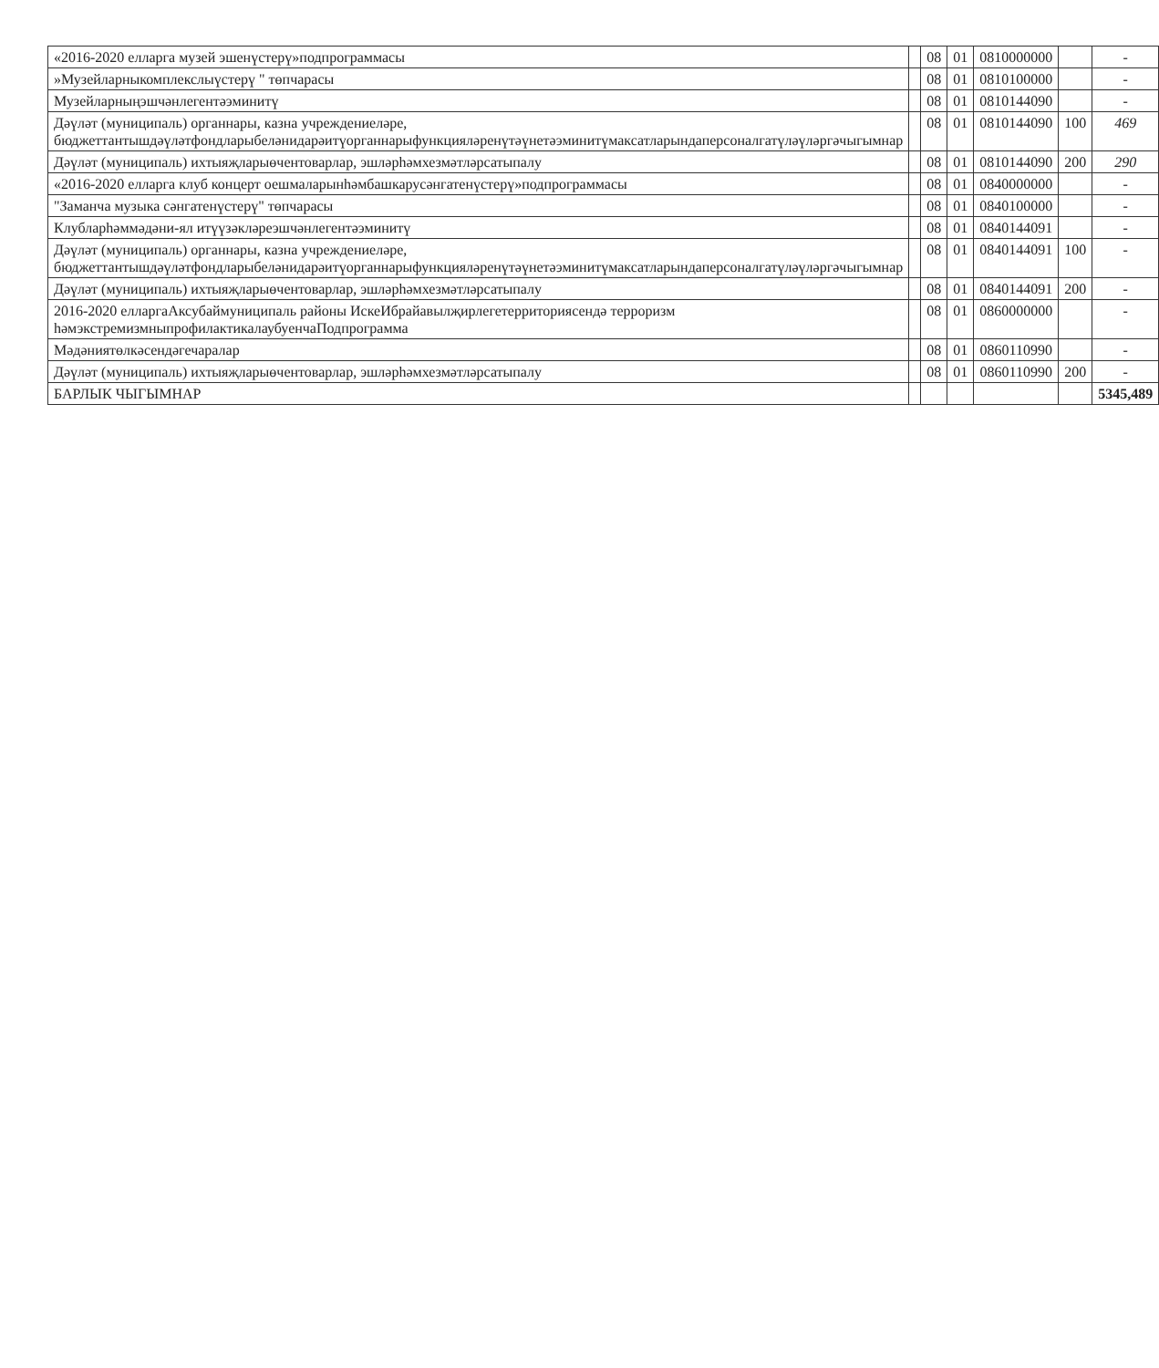| «2016-2020 елларга музей эшенүстерү»подпрограммасы | | 08 | 01 | 0810000000 | | - |
| »Музейларныкомплекслыүстерү " төпчарасы | | 08 | 01 | 0810100000 | | - |
| Музейларныңэшчәнлегентәэминитү | | 08 | 01 | 0810144090 | | - |
| Дәүләт (муниципаль) органнары, казна учреждениеләре, бюджеттантышдәүләтфондларыбеләнидарәитүорганнарыфункцияләренүтәүнетәэминитүмаксатларындаперсоналгатүләүләргәчыгымнар | | 08 | 01 | 0810144090 | 100 | 469 |
| Дәүләт (муниципаль) ихтыяҗларыөчентоварлар, эшләрһәмхезмәтләрсатыпалу | | 08 | 01 | 0810144090 | 200 | 290 |
| «2016-2020 елларга клуб концерт оешмаларынһәмбашкарусәнгатенүстерү»подпрограммасы | | 08 | 01 | 0840000000 | | - |
| "Заманча музыка сәнгатенүстерү" төпчарасы | | 08 | 01 | 0840100000 | | - |
| Клубларһәммәдәни-ял итүүзәкләреэшчәнлегентәэминитү | | 08 | 01 | 0840144091 | | - |
| Дәүләт (муниципаль) органнары, казна учреждениеләре, бюджеттантышдәүләтфондларыбеләнидарәитүорганнарыфункцияләренүтәүнетәэминитүмаксатларындаперсоналгатүләүләргәчыгымнар | | 08 | 01 | 0840144091 | 100 | - |
| Дәүләт (муниципаль) ихтыяҗларыөчентоварлар, эшләрһәмхезмәтләрсатыпалу | | 08 | 01 | 0840144091 | 200 | - |
| 2016-2020 елларгаАксубаймуниципаль районы ИскеИбрайавылҗирлегетерриториясендә терроризм һәмэкстремизмныпрофилактикалаубуенчаПодпрограмма | | 08 | 01 | 0860000000 | | - |
| Мәдәниятөлкәсендәгечаралар | | 08 | 01 | 0860110990 | | - |
| Дәүләт (муниципаль) ихтыяҗларыөчентоварлар, эшләрһәмхезмәтләрсатыпалу | | 08 | 01 | 0860110990 | 200 | - |
| БАРЛЫК ЧЫГЫМНАР | | | | | | 5345,489 |